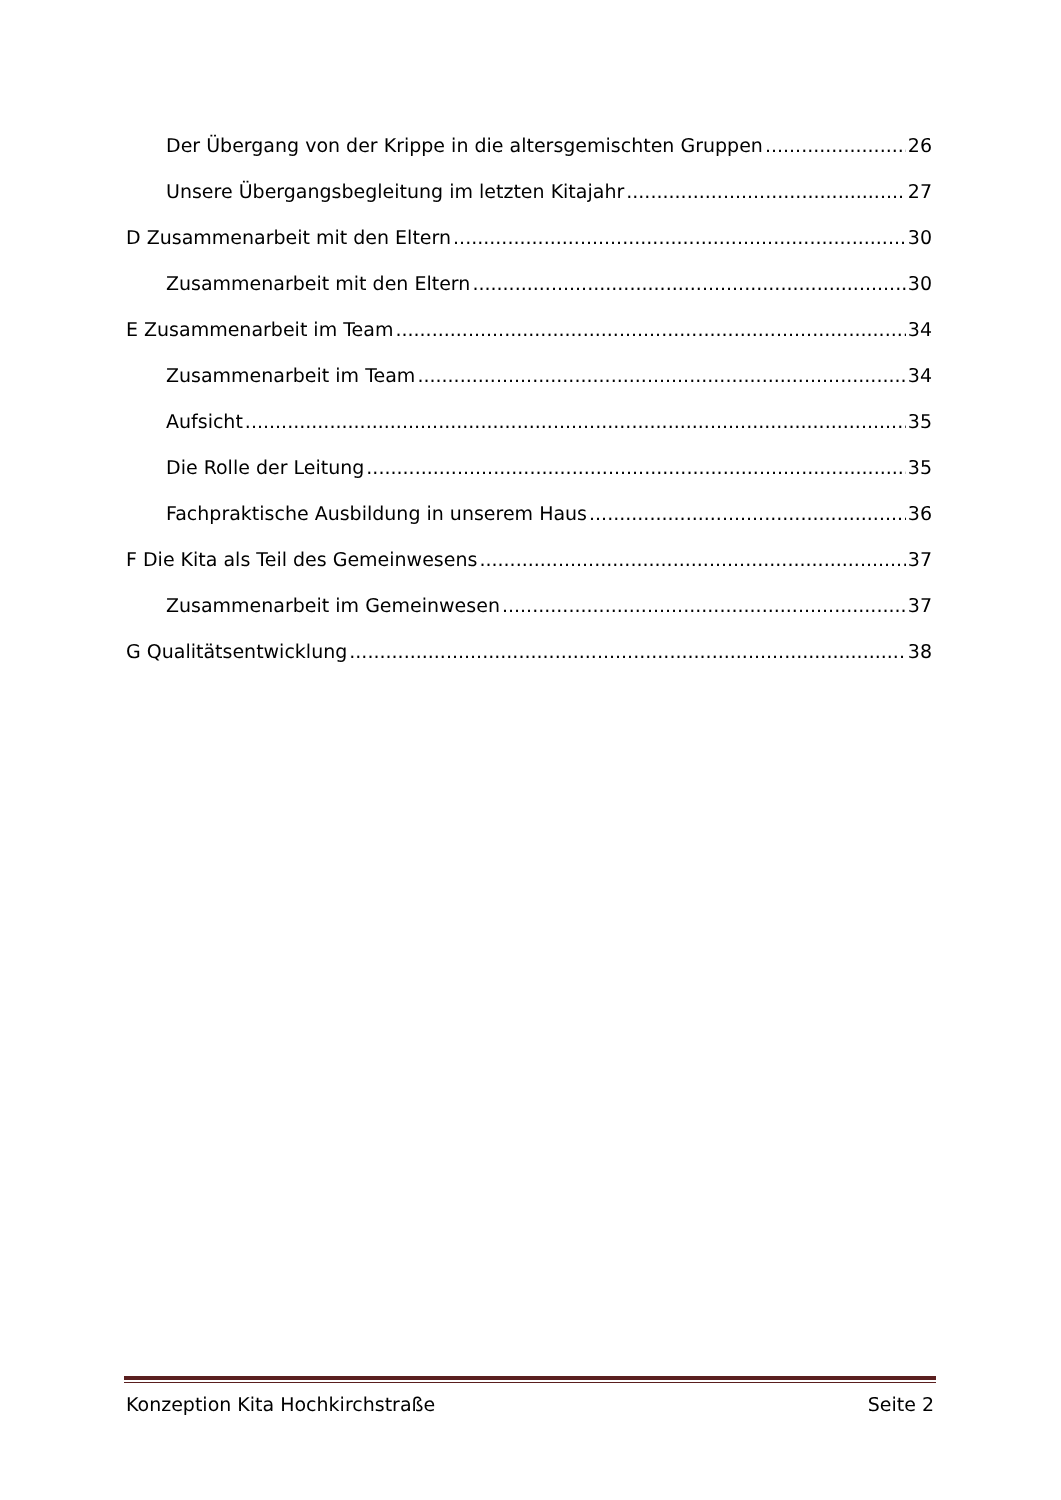Der Übergang von der Krippe in die altersgemischten Gruppen 26
Unsere Übergangsbegleitung im letzten Kitajahr 27
D Zusammenarbeit mit den Eltern 30
Zusammenarbeit mit den Eltern 30
E Zusammenarbeit im Team 34
Zusammenarbeit im Team 34
Aufsicht 35
Die Rolle der Leitung 35
Fachpraktische Ausbildung in unserem Haus 36
F Die Kita als Teil des Gemeinwesens 37
Zusammenarbeit im Gemeinwesen 37
G Qualitätsentwicklung 38
Konzeption Kita Hochkirchstraße Seite 2